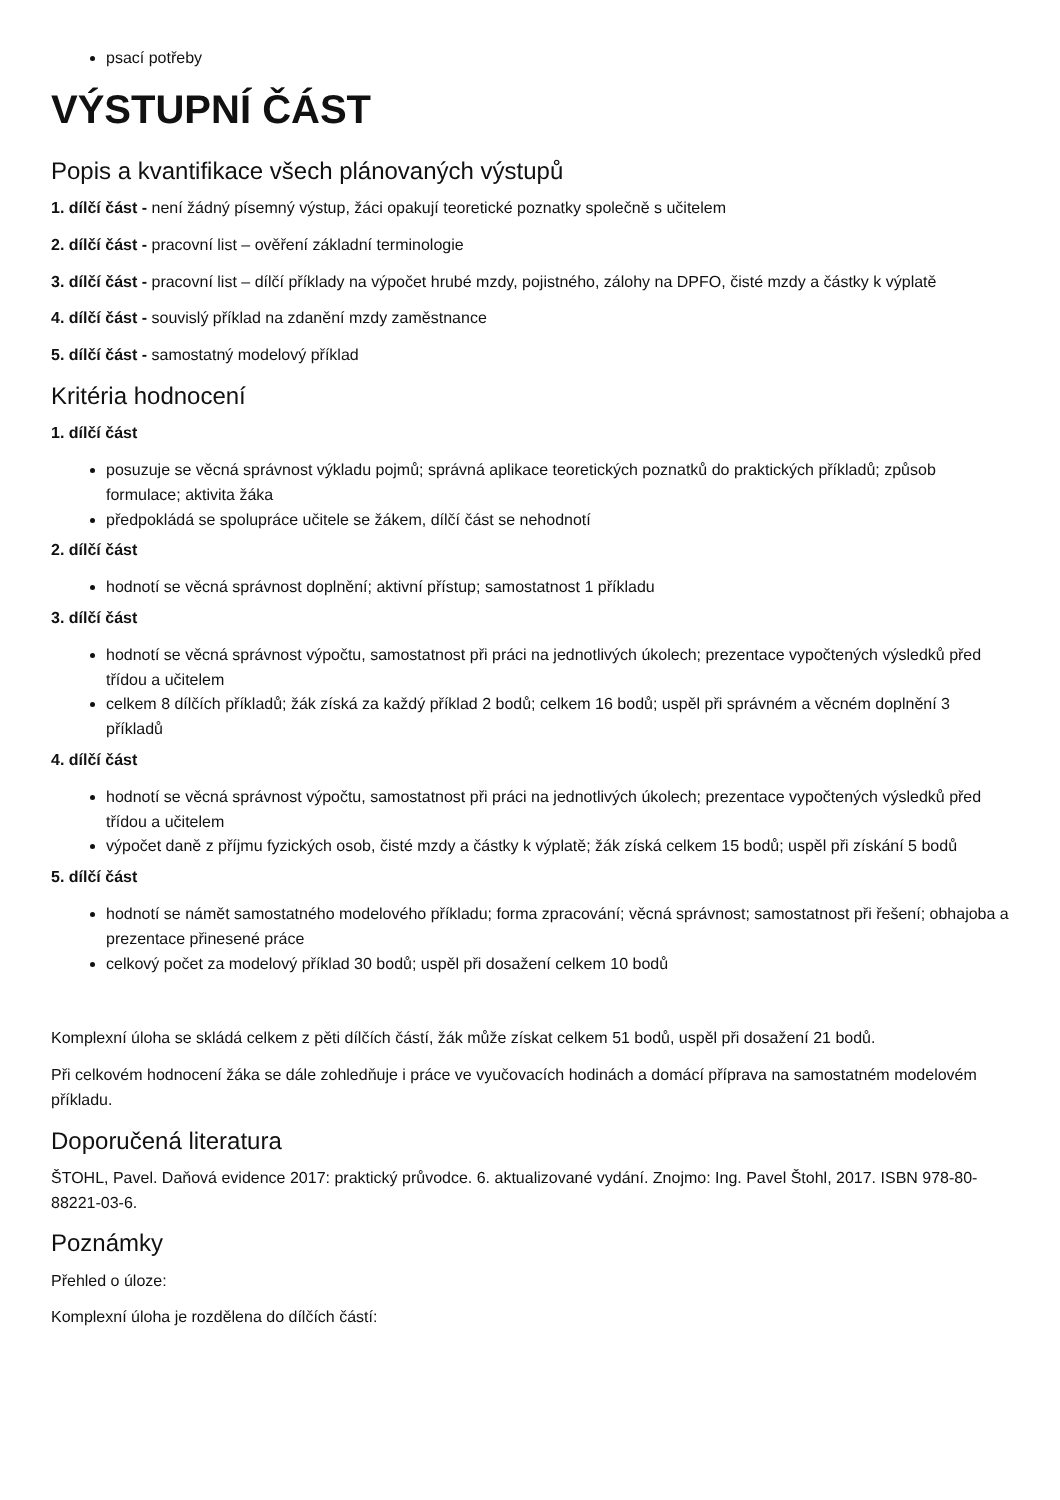psací potřeby
VÝSTUPNÍ ČÁST
Popis a kvantifikace všech plánovaných výstupů
1. dílčí část - není žádný písemný výstup, žáci opakují teoretické poznatky společně s učitelem
2. dílčí část - pracovní list – ověření základní terminologie
3. dílčí část - pracovní list – dílčí příklady na výpočet hrubé mzdy, pojistného, zálohy na DPFO, čisté mzdy a částky k výplatě
4. dílčí část - souvislý příklad na zdanění mzdy zaměstnance
5. dílčí část - samostatný modelový příklad
Kritéria hodnocení
1. dílčí část
posuzuje se věcná správnost výkladu pojmů; správná aplikace teoretických poznatků do praktických příkladů; způsob formulace; aktivita žáka
předpokládá se spolupráce učitele se žákem, dílčí část se nehodnotí
2. dílčí část
hodnotí se věcná správnost doplnění; aktivní přístup; samostatnost 1 příkladu
3. dílčí část
hodnotí se věcná správnost výpočtu, samostatnost při práci na jednotlivých úkolech; prezentace vypočtených výsledků před třídou a učitelem
celkem 8 dílčích příkladů; žák získá za každý příklad 2 bodů; celkem 16 bodů; uspěl při správném a věcném doplnění 3 příkladů
4. dílčí část
hodnotí se věcná správnost výpočtu, samostatnost při práci na jednotlivých úkolech; prezentace vypočtených výsledků před třídou a učitelem
výpočet daně z příjmu fyzických osob, čisté mzdy a částky k výplatě; žák získá celkem 15 bodů; uspěl při získání 5 bodů
5. dílčí část
hodnotí se námět samostatného modelového příkladu; forma zpracování; věcná správnost; samostatnost při řešení; obhajoba a prezentace přinesené práce
celkový počet za modelový příklad 30 bodů; uspěl při dosažení celkem 10 bodů
Komplexní úloha se skládá celkem z pěti dílčích částí, žák může získat celkem 51 bodů, uspěl při dosažení 21 bodů.
Při celkovém hodnocení žáka se dále zohledňuje i práce ve vyučovacích hodinách a domácí příprava na samostatném modelovém příkladu.
Doporučená literatura
ŠTOHL, Pavel. Daňová evidence 2017: praktický průvodce. 6. aktualizované vydání. Znojmo: Ing. Pavel Štohl, 2017. ISBN 978-80-88221-03-6.
Poznámky
Přehled o úloze:
Komplexní úloha je rozdělena do dílčích částí: